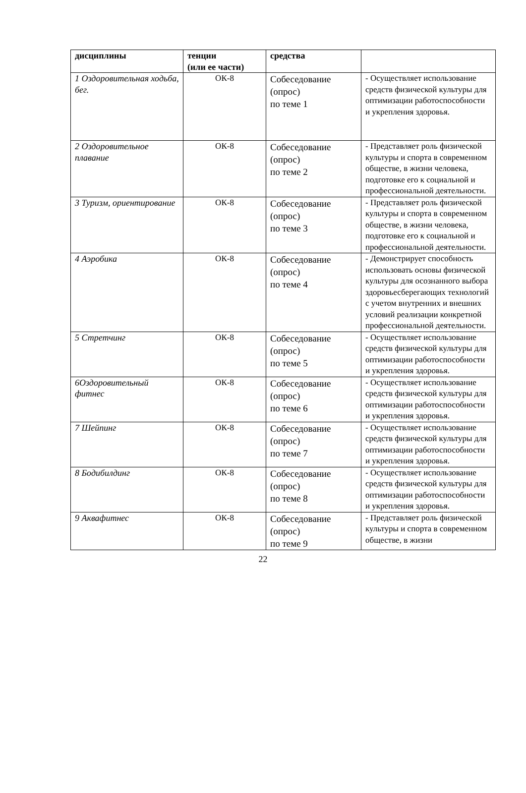| дисциплины | тенции (или ее части) | средства | |
| --- | --- | --- | --- |
| 1 Оздоровительная ходьба, бег. | ОК-8 | Собеседование (опрос) по теме 1 | - Осуществляет использование средств физической культуры для оптимизации работоспособности и укрепления здоровья. |
| 2 Оздоровительное плавание | ОК-8 | Собеседование (опрос) по теме 2 | - Представляет роль физической культуры и спорта в современном обществе, в жизни человека, подготовке его к социальной и профессиональной деятельности. |
| 3 Туризм, ориентирование | ОК-8 | Собеседование (опрос) по теме 3 | - Представляет роль физической культуры и спорта в современном обществе, в жизни человека, подготовке его к социальной и профессиональной деятельности. |
| 4 Аэробика | ОК-8 | Собеседование (опрос) по теме 4 | - Демонстрирует способность использовать основы физической культуры для осознанного выбора здоровьесберегающих технологий с учетом внутренних и внешних условий реализации конкретной профессиональной деятельности. |
| 5 Стретчинг | ОК-8 | Собеседование (опрос) по теме 5 | - Осуществляет использование средств физической культуры для оптимизации работоспособности и укрепления здоровья. |
| 6Оздоровительный фитнес | ОК-8 | Собеседование (опрос) по теме 6 | - Осуществляет использование средств физической культуры для оптимизации работоспособности и укрепления здоровья. |
| 7 Шейпинг | ОК-8 | Собеседование (опрос) по теме 7 | - Осуществляет использование средств физической культуры для оптимизации работоспособности и укрепления здоровья. |
| 8 Бодибилдинг | ОК-8 | Собеседование (опрос) по теме 8 | - Осуществляет использование средств физической культуры для оптимизации работоспособности и укрепления здоровья. |
| 9 Аквафитнес | ОК-8 | Собеседование (опрос) по теме 9 | - Представляет роль физической культуры и спорта в современном обществе, в жизни |
22